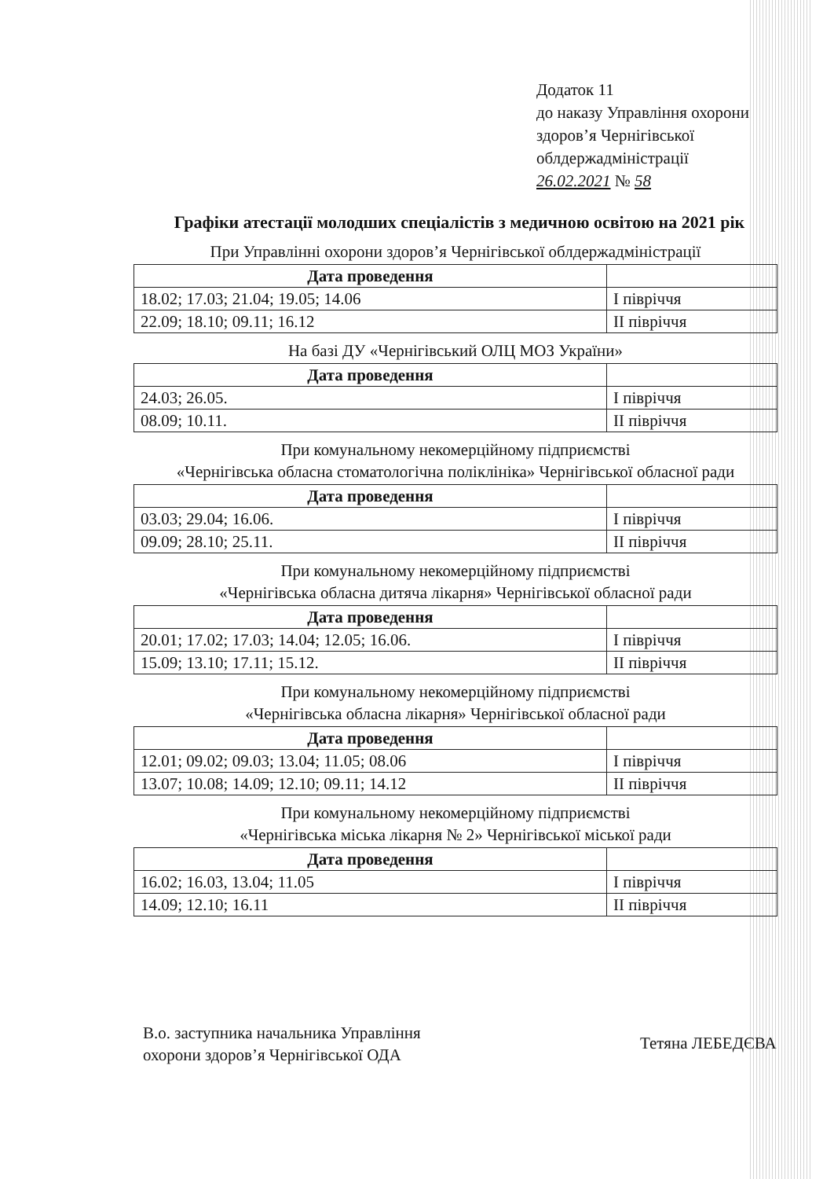Додаток 11
до наказу Управління охорони
здоров’я Чернігівської
облдержадміністрації
26.02.2021 № 58
Графіки атестації молодших спеціалістів з медичною освітою на 2021 рік
При Управлінні охорони здоров’я Чернігівської облдержадміністрації
| Дата проведення | |
| 18.02; 17.03; 21.04; 19.05; 14.06 | I півріччя |
| 22.09; 18.10; 09.11; 16.12 | II півріччя |
На базі ДУ «Чернігівський ОЛЦ МОЗ України»
| Дата проведення | |
| 24.03; 26.05. | I півріччя |
| 08.09; 10.11. | II півріччя |
При комунальному некомерційному підприємстві
«Чернігівська обласна стоматологічна поліклініка» Чернігівської обласної ради
| Дата проведення | |
| 03.03; 29.04; 16.06. | I півріччя |
| 09.09; 28.10; 25.11. | II півріччя |
При комунальному некомерційному підприємстві
«Чернігівська обласна дитяча лікарня» Чернігівської обласної ради
| Дата проведення | |
| 20.01; 17.02; 17.03; 14.04; 12.05; 16.06. | I півріччя |
| 15.09; 13.10; 17.11; 15.12. | II півріччя |
При комунальному некомерційному підприємстві
«Чернігівська обласна лікарня» Чернігівської обласної ради
| Дата проведення | |
| 12.01; 09.02; 09.03; 13.04; 11.05; 08.06 | I півріччя |
| 13.07; 10.08; 14.09; 12.10; 09.11; 14.12 | II півріччя |
При комунальному некомерційному підприємстві
«Чернігівська міська лікарня № 2» Чернігівської міської ради
| Дата проведення | |
| 16.02; 16.03, 13.04; 11.05 | I півріччя |
| 14.09; 12.10; 16.11 | II півріччя |
В.о. заступника начальника Управління
охорони здоров’я Чернігівської ОДА
Тетяна ЛЕБЕДЄВА